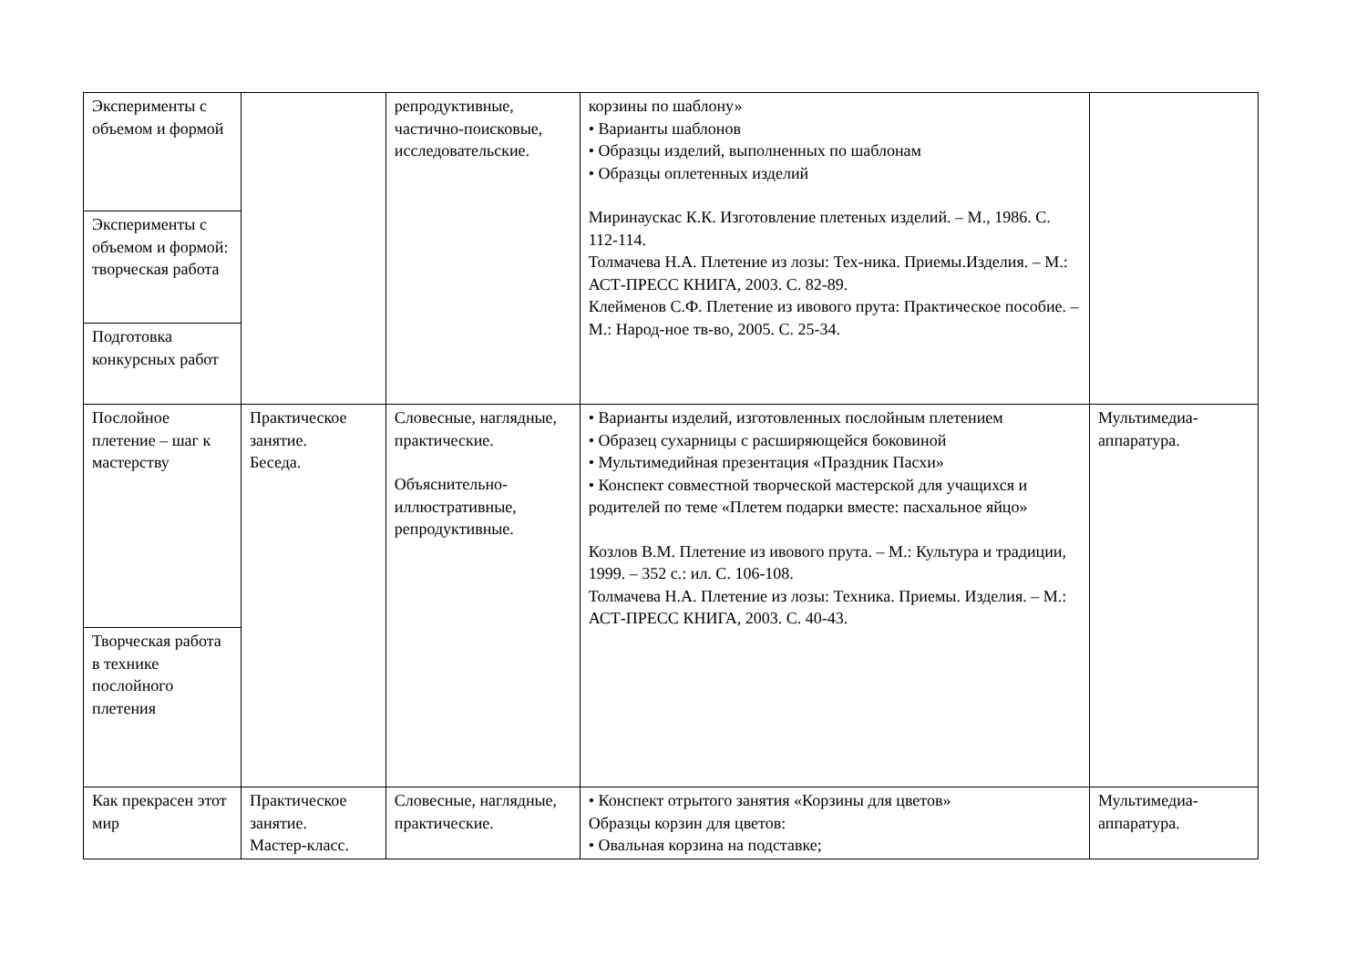| Эксперименты с объемом и формой | | репродуктивные, частично-поисковые, исследовательские. | корзины по шаблону» • Варианты шаблонов • Образцы изделий, выполненных по шаблонам • Образцы оплетенных изделий Миринаускас К.К. Изготовление плетеных изделий. – М., 1986. С. 112-114. Толмачева Н.А. Плетение из лозы: Тех-ника. Приемы.Изделия. – М.: АСТ-ПРЕСС КНИГА, 2003. С. 82-89. Клейменов С.Ф. Плетение из ивового прута: Практическое пособие. – М.: Народ-ное тв-во, 2005. С. 25-34. | |
| Эксперименты с объемом и формой: творческая работа | | | | |
| Подготовка конкурсных работ | | | | |
| Послойное плетение – шаг к мастерству | Практическое занятие. Беседа. | Словесные, наглядные, практические. Объяснительно-иллюстративные, репродуктивные. | • Варианты изделий, изготовленных послойным плетением • Образец сухарницы с расширяющейся боковиной • Мультимедийная презентация «Праздник Пасхи» • Конспект совместной творческой мастерской для учащихся и родителей по теме «Плетем подарки вместе: пасхальное яйцо» Козлов В.М. Плетение из ивового прута. – М.: Культура и традиции, 1999. – 352 с.: ил. С. 106-108. Толмачева Н.А. Плетение из лозы: Техника. Приемы. Изделия. – М.: АСТ-ПРЕСС КНИГА, 2003. С. 40-43. | Мультимедиа-аппаратура. |
| Творческая работа в технике послойного плетения | | | | |
| Как прекрасен этот мир | Практическое занятие. Мастер-класс. | Словесные, наглядные, практические. | • Конспект отрытого занятия «Корзины для цветов» Образцы корзин для цветов: • Овальная корзина на подставке; | Мультимедиа-аппаратура. |